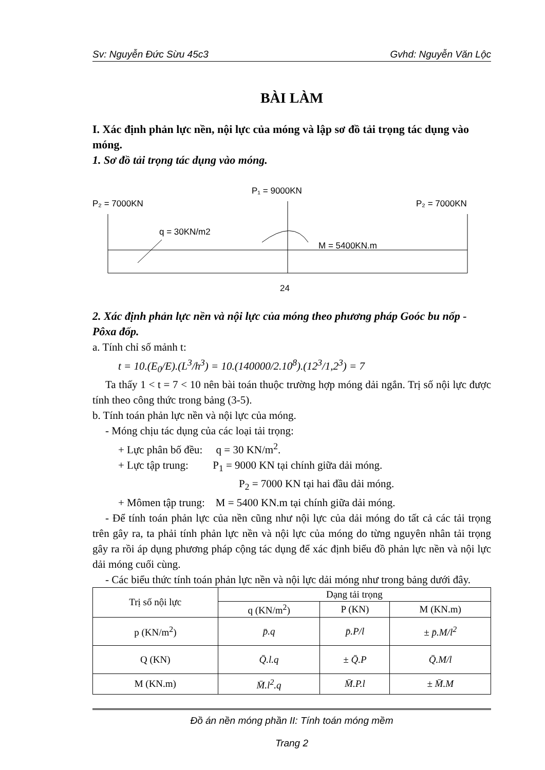Sv: Nguyễn Đức Sừu 45c3 Gvhd: Nguyễn Văn Lộc
BÀI LÀM
I. Xác định phản lực nền, nội lực của móng và lập sơ đồ tải trọng tác dụng vào móng.
1. Sơ đồ tải trọng tác dụng vào móng.
P₁ = 9000KN
P₂ = 7000KN
P₂ = 7000KN
q = 30KN/m2
M = 5400KN.m
24
2. Xác định phản lực nền và nội lực của móng theo phương pháp Goóc bu nốp - Pôxa đốp.
a. Tính chỉ số mảnh t:
t = 10.(E<sub>0</sub>/E).(L<sup>3</sup>/h<sup>3</sup>) = 10.(140000/2.10<sup>8</sup>).(12<sup>3</sup>/1,2<sup>3</sup>) = 7
Ta thấy 1 < t = 7 < 10 nên bài toán thuộc trường hợp móng dải ngắn. Trị số nội lực được tính theo công thức trong bảng (3-5).
b. Tính toán phản lực nền và nội lực của móng.
- Móng chịu tác dụng của các loại tải trọng:
+ Lực phân bố đều: q = 30 KN/m<sup>2</sup>.
+ Lực tập trung: P<sub>1</sub> = 9000 KN tại chính giữa dải móng.
P<sub>2</sub> = 7000 KN tại hai đầu dải móng.
+ Mômen tập trung: M = 5400 KN.m tại chính giữa dải móng.
- Để tính toán phản lực của nền cũng như nội lực của dải móng do tất cả các tải trọng trên gây ra, ta phải tính phản lực nền và nội lực của móng do từng nguyên nhân tải trọng gây ra rồi áp dụng phương pháp cộng tác dụng để xác định biểu đồ phản lực nền và nội lực dải móng cuối cùng.
- Các biểu thức tính toán phản lực nền và nội lực dải móng như trong bảng dưới đây.
| Trị số nội lực | Dạng tải trọng | | |
| --- | --- | --- | --- |
| | q (KN/m<sup>2</sup>) | P (KN) | M (KN.m) |
| p (KN/m<sup>2</sup>) | p̄.q | p̄.P/l | ± p̄.M/l<sup>2</sup> |
| Q (KN) | Q̄.l.q | ± Q̄.P | Q̄.M/l |
| M (KN.m) | M̄.l<sup>2</sup>.q | M̄.P.l | ± M̄.M |
Đồ án nền móng phần II: Tính toán móng mềm
Trang 2